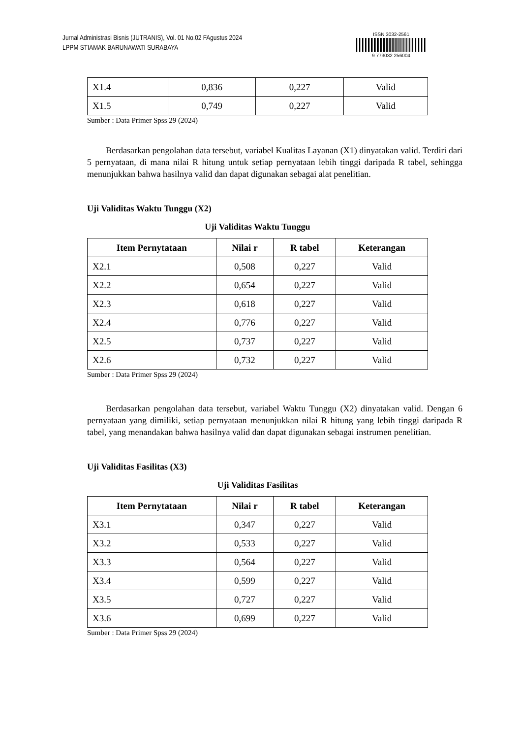Jurnal Administrasi Bisnis (JUTRANIS), Vol. 01 No.02 FAgustus 2024
LPPM STIAMAK BARUNAWATI SURABAYA
ISSN 3032-2561
9 773032 256004
| X1.4 | 0,836 | 0,227 | Valid |
| X1.5 | 0,749 | 0,227 | Valid |
Sumber : Data Primer Spss 29 (2024)
Berdasarkan pengolahan data tersebut, variabel Kualitas Layanan (X1) dinyatakan valid. Terdiri dari 5 pernyataan, di mana nilai R hitung untuk setiap pernyataan lebih tinggi daripada R tabel, sehingga menunjukkan bahwa hasilnya valid dan dapat digunakan sebagai alat penelitian.
Uji Validitas Waktu Tunggu (X2)
Uji Validitas Waktu Tunggu
| Item Pernytataan | Nilai r | R tabel | Keterangan |
| --- | --- | --- | --- |
| X2.1 | 0,508 | 0,227 | Valid |
| X2.2 | 0,654 | 0,227 | Valid |
| X2.3 | 0,618 | 0,227 | Valid |
| X2.4 | 0,776 | 0,227 | Valid |
| X2.5 | 0,737 | 0,227 | Valid |
| X2.6 | 0,732 | 0,227 | Valid |
Sumber : Data Primer Spss 29 (2024)
Berdasarkan pengolahan data tersebut, variabel Waktu Tunggu (X2) dinyatakan valid. Dengan 6 pernyataan yang dimiliki, setiap pernyataan menunjukkan nilai R hitung yang lebih tinggi daripada R tabel, yang menandakan bahwa hasilnya valid dan dapat digunakan sebagai instrumen penelitian.
Uji Validitas Fasilitas (X3)
Uji Validitas Fasilitas
| Item Pernytataan | Nilai r | R tabel | Keterangan |
| --- | --- | --- | --- |
| X3.1 | 0,347 | 0,227 | Valid |
| X3.2 | 0,533 | 0,227 | Valid |
| X3.3 | 0,564 | 0,227 | Valid |
| X3.4 | 0,599 | 0,227 | Valid |
| X3.5 | 0,727 | 0,227 | Valid |
| X3.6 | 0,699 | 0,227 | Valid |
Sumber : Data Primer Spss 29 (2024)